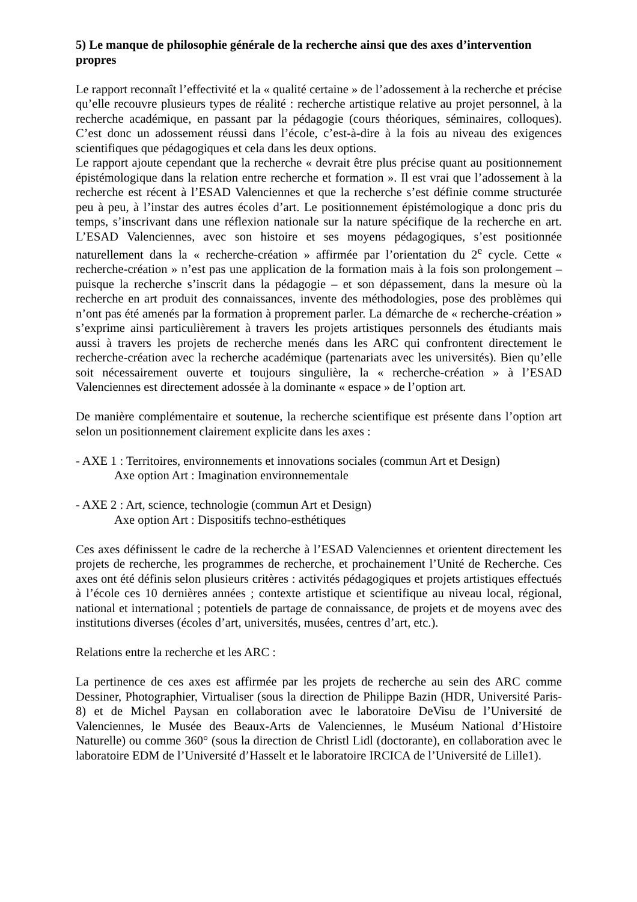5) Le manque de philosophie générale de la recherche ainsi que des axes d’intervention propres
Le rapport reconnaît l’effectivité et la « qualité certaine » de l’adossement à la recherche et précise qu’elle recouvre plusieurs types de réalité : recherche artistique relative au projet personnel, à la recherche académique, en passant par la pédagogie (cours théoriques, séminaires, colloques). C’est donc un adossement réussi dans l’école, c’est-à-dire à la fois au niveau des exigences scientifiques que pédagogiques et cela dans les deux options.
Le rapport ajoute cependant que la recherche « devrait être plus précise quant au positionnement épistémologique dans la relation entre recherche et formation ». Il est vrai que l’adossement à la recherche est récent à l’ESAD Valenciennes et que la recherche s’est définie comme structurée peu à peu, à l’instar des autres écoles d’art. Le positionnement épistémologique a donc pris du temps, s’inscrivant dans une réflexion nationale sur la nature spécifique de la recherche en art. L’ESAD Valenciennes, avec son histoire et ses moyens pédagogiques, s’est positionnée naturellement dans la « recherche-création » affirmée par l’orientation du 2<sup>e</sup> cycle. Cette « recherche-création » n’est pas une application de la formation mais à la fois son prolongement – puisque la recherche s’inscrit dans la pédagogie – et son dépassement, dans la mesure où la recherche en art produit des connaissances, invente des méthodologies, pose des problèmes qui n’ont pas été amenés par la formation à proprement parler. La démarche de « recherche-création » s’exprime ainsi particulièrement à travers les projets artistiques personnels des étudiants mais aussi à travers les projets de recherche menés dans les ARC qui confrontent directement le recherche-création avec la recherche académique (partenariats avec les universités). Bien qu’elle soit nécessairement ouverte et toujours singulière, la « recherche-création » à l’ESAD Valenciennes est directement adossée à la dominante « espace » de l’option art.
De manière complémentaire et soutenue, la recherche scientifique est présente dans l’option art selon un positionnement clairement explicite dans les axes :
- AXE 1 : Territoires, environnements et innovations sociales (commun Art et Design)
Axe option Art : Imagination environnementale
- AXE 2 : Art, science, technologie (commun Art et Design)
Axe option Art : Dispositifs techno-esthétiques
Ces axes définissent le cadre de la recherche à l’ESAD Valenciennes et orientent directement les projets de recherche, les programmes de recherche, et prochainement l’Unité de Recherche. Ces axes ont été définis selon plusieurs critères : activités pédagogiques et projets artistiques effectués à l’école ces 10 dernières années ; contexte artistique et scientifique au niveau local, régional, national et international ; potentiels de partage de connaissance, de projets et de moyens avec des institutions diverses (écoles d’art, universités, musées, centres d’art, etc.).
Relations entre la recherche et les ARC :
La pertinence de ces axes est affirmée par les projets de recherche au sein des ARC comme Dessiner, Photographier, Virtualiser (sous la direction de Philippe Bazin (HDR, Université Paris-8) et de Michel Paysan en collaboration avec le laboratoire DeVisu de l’Université de Valenciennes, le Musée des Beaux-Arts de Valenciennes, le Muséum National d’Histoire Naturelle) ou comme 360° (sous la direction de Christl Lidl (doctorante), en collaboration avec le laboratoire EDM de l’Université d’Hasselt et le laboratoire IRCICA de l’Université de Lille1).